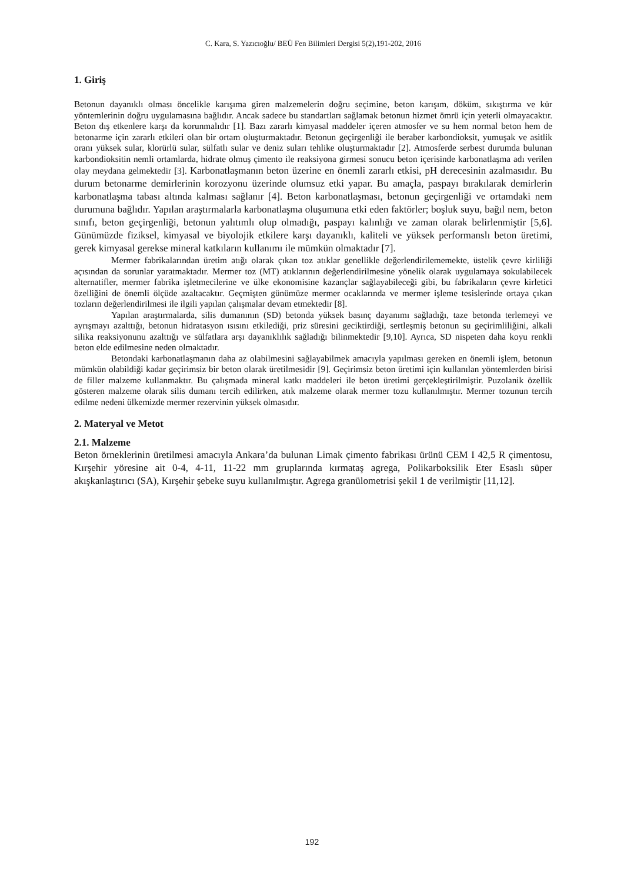C. Kara, S. Yazıcıoğlu/ BEÜ Fen Bilimleri Dergisi 5(2),191-202, 2016
1. Giriş
Betonun dayanıklı olması öncelikle karışıma giren malzemelerin doğru seçimine, beton karışım, döküm, sıkıştırma ve kür yöntemlerinin doğru uygulamasına bağlıdır. Ancak sadece bu standartları sağlamak betonun hizmet ömrü için yeterli olmayacaktır. Beton dış etkenlere karşı da korunmalıdır [1]. Bazı zararlı kimyasal maddeler içeren atmosfer ve su hem normal beton hem de betonarme için zararlı etkileri olan bir ortam oluşturmaktadır. Betonun geçirgenliği ile beraber karbondioksit, yumuşak ve asitlik oranı yüksek sular, klorürlü sular, sülfatlı sular ve deniz suları tehlike oluşturmaktadır [2]. Atmosferde serbest durumda bulunan karbondioksitin nemli ortamlarda, hidrate olmuş çimento ile reaksiyona girmesi sonucu beton içerisinde karbonatlaşma adı verilen olay meydana gelmektedir [3]. Karbonatlaşmanın beton üzerine en önemli zararlı etkisi, pH derecesinin azalmasıdır. Bu durum betonarme demirlerinin korozyonu üzerinde olumsuz etki yapar. Bu amaçla, paspayı bırakılarak demirlerin karbonatlaşma tabası altında kalması sağlanır [4]. Beton karbonatlaşması, betonun geçirgenliği ve ortamdaki nem durumuna bağlıdır. Yapılan araştırmalarla karbonatlaşma oluşumuna etki eden faktörler; boşluk suyu, bağıl nem, beton sınıfı, beton geçirgenliği, betonun yalıtımlı olup olmadığı, paspayı kalınlığı ve zaman olarak belirlenmiştir [5,6]. Günümüzde fiziksel, kimyasal ve biyolojik etkilere karşı dayanıklı, kaliteli ve yüksek performanslı beton üretimi, gerek kimyasal gerekse mineral katkıların kullanımı ile mümkün olmaktadır [7].
Mermer fabrikalarından üretim atığı olarak çıkan toz atıklar genellikle değerlendirilememekte, üstelik çevre kirliliği açısından da sorunlar yaratmaktadır. Mermer toz (MT) atıklarının değerlendirilmesine yönelik olarak uygulamaya sokulabilecek alternatifler, mermer fabrika işletmecilerine ve ülke ekonomisine kazançlar sağlayabileceği gibi, bu fabrikaların çevre kirletici özelliğini de önemli ölçüde azaltacaktır. Geçmişten günümüze mermer ocaklarında ve mermer işleme tesislerinde ortaya çıkan tozların değerlendirilmesi ile ilgili yapılan çalışmalar devam etmektedir [8].
Yapılan araştırmalarda, silis dumanının (SD) betonda yüksek basınç dayanımı sağladığı, taze betonda terlemeyi ve ayrışmayı azalttığı, betonun hidratasyon ısısını etkilediği, priz süresini geciktirdiği, sertleşmiş betonun su geçirimliliğini, alkali silika reaksiyonunu azalttığı ve sülfatlara arşı dayanıklılık sağladığı bilinmektedir [9,10]. Ayrıca, SD nispeten daha koyu renkli beton elde edilmesine neden olmaktadır.
Betondaki karbonatlaşmanın daha az olabilmesini sağlayabilmek amacıyla yapılması gereken en önemli işlem, betonun mümkün olabildiği kadar geçirimsiz bir beton olarak üretilmesidir [9]. Geçirimsiz beton üretimi için kullanılan yöntemlerden birisi de filler malzeme kullanmaktır. Bu çalışmada mineral katkı maddeleri ile beton üretimi gerçekleştirilmiştir. Puzolanik özellik gösteren malzeme olarak silis dumanı tercih edilirken, atık malzeme olarak mermer tozu kullanılmıştır. Mermer tozunun tercih edilme nedeni ülkemizde mermer rezervinin yüksek olmasıdır.
2. Materyal ve Metot
2.1. Malzeme
Beton örneklerinin üretilmesi amacıyla Ankara’da bulunan Limak çimento fabrikası ürünü CEM I 42,5 R çimentosu, Kırşehir yöresine ait 0-4, 4-11, 11-22 mm gruplarında kırmataş agrega, Polikarboksilik Eter Esaslı süper akışkanlaştırıcı (SA), Kırşehir şebeke suyu kullanılmıştır. Agrega granülometrisi şekil 1 de verilmiştir [11,12].
192